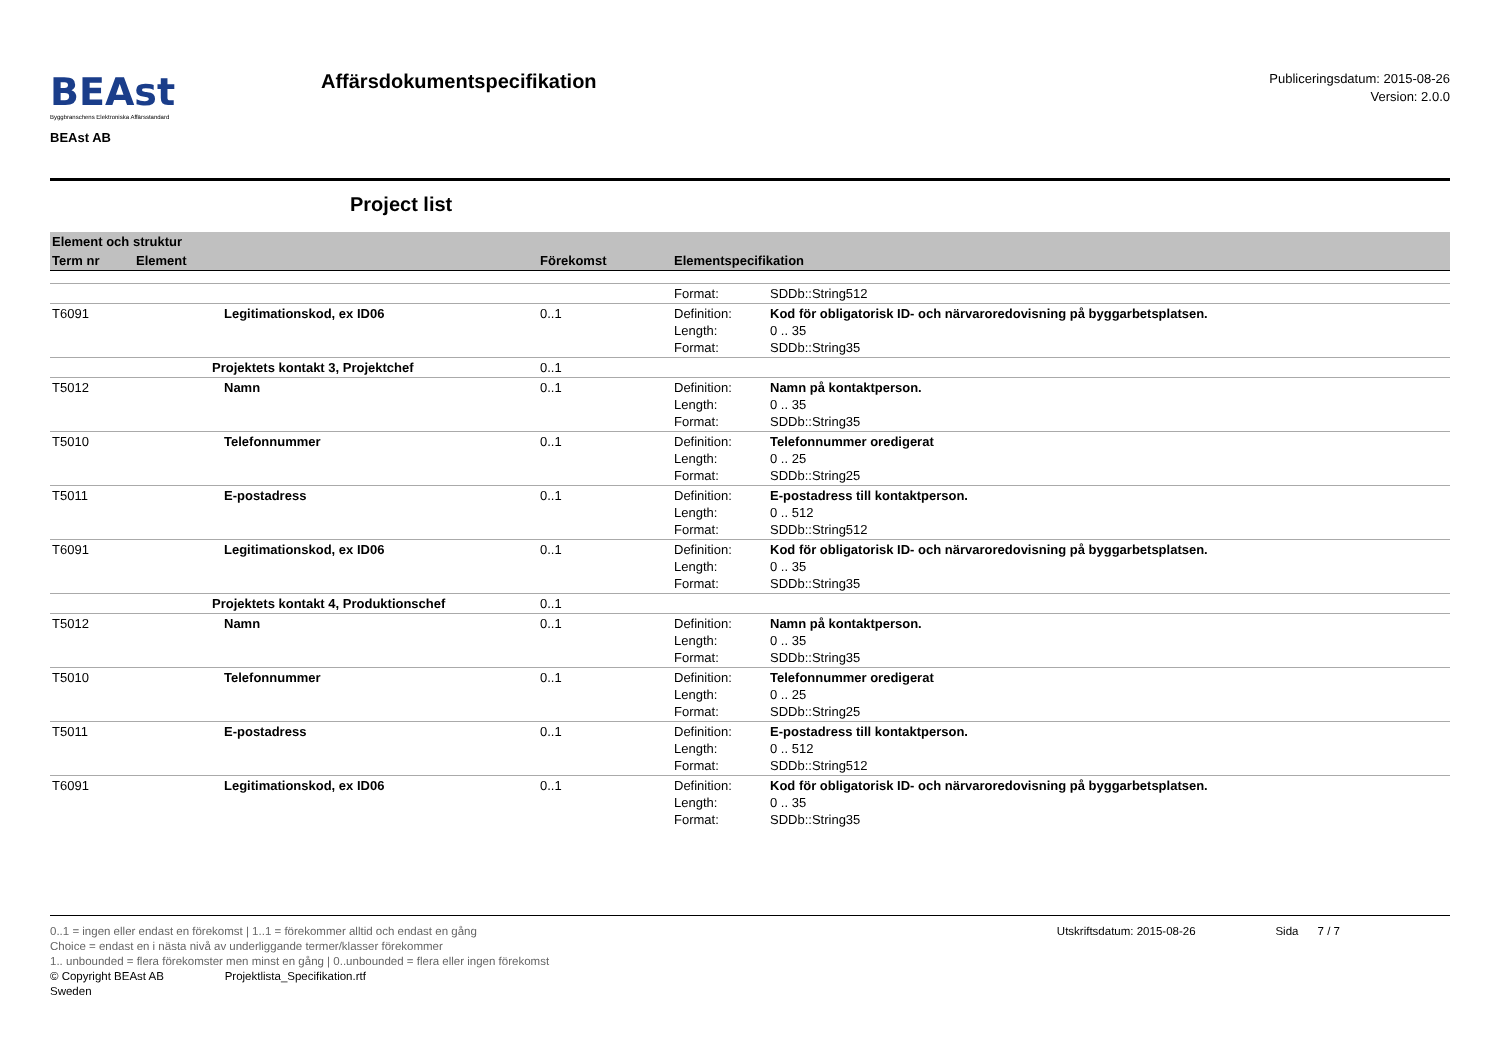BEAst
Byggbranschens Elektroniska Affärsstandard
BEAst AB
Affärsdokumentspecifikation
Publiceringsdatum: 2015-08-26
Version: 2.0.0
Project list
| Element och struktur | | | |
| --- | --- | --- | --- |
| Term nr | Element | Förekomst | Elementspecifikation |
| | | | Format: SDDb::String512 |
| T6091 | Legitimationskod, ex ID06 | 0..1 | Definition: Kod för obligatorisk ID- och närvaroredovisning på byggarbetsplatsen. Length: 0 .. 35 Format: SDDb::String35 |
| | Projektets kontakt 3, Projektchef | 0..1 | |
| T5012 | Namn | 0..1 | Definition: Namn på kontaktperson. Length: 0 .. 35 Format: SDDb::String35 |
| T5010 | Telefonnummer | 0..1 | Definition: Telefonnummer oredigerat Length: 0 .. 25 Format: SDDb::String25 |
| T5011 | E-postadress | 0..1 | Definition: E-postadress till kontaktperson. Length: 0 .. 512 Format: SDDb::String512 |
| T6091 | Legitimationskod, ex ID06 | 0..1 | Definition: Kod för obligatorisk ID- och närvaroredovisning på byggarbetsplatsen. Length: 0 .. 35 Format: SDDb::String35 |
| | Projektets kontakt 4, Produktionschef | 0..1 | |
| T5012 | Namn | 0..1 | Definition: Namn på kontaktperson. Length: 0 .. 35 Format: SDDb::String35 |
| T5010 | Telefonnummer | 0..1 | Definition: Telefonnummer oredigerat Length: 0 .. 25 Format: SDDb::String25 |
| T5011 | E-postadress | 0..1 | Definition: E-postadress till kontaktperson. Length: 0 .. 512 Format: SDDb::String512 |
| T6091 | Legitimationskod, ex ID06 | 0..1 | Definition: Kod för obligatorisk ID- och närvaroredovisning på byggarbetsplatsen. Length: 0 .. 35 Format: SDDb::String35 |
0..1 = ingen eller endast en förekomst | 1..1 = förekommer alltid och endast en gång Utskriftsdatum: 2015-08-26 Sida 7 / 7
Choice = endast en i nästa nivå av underliggande termer/klasser förekommer
1.. unbounded = flera förekomster men minst en gång | 0..unbounded = flera eller ingen förekomst
© Copyright BEAst AB Projektlista_Specifikation.rtf
Sweden